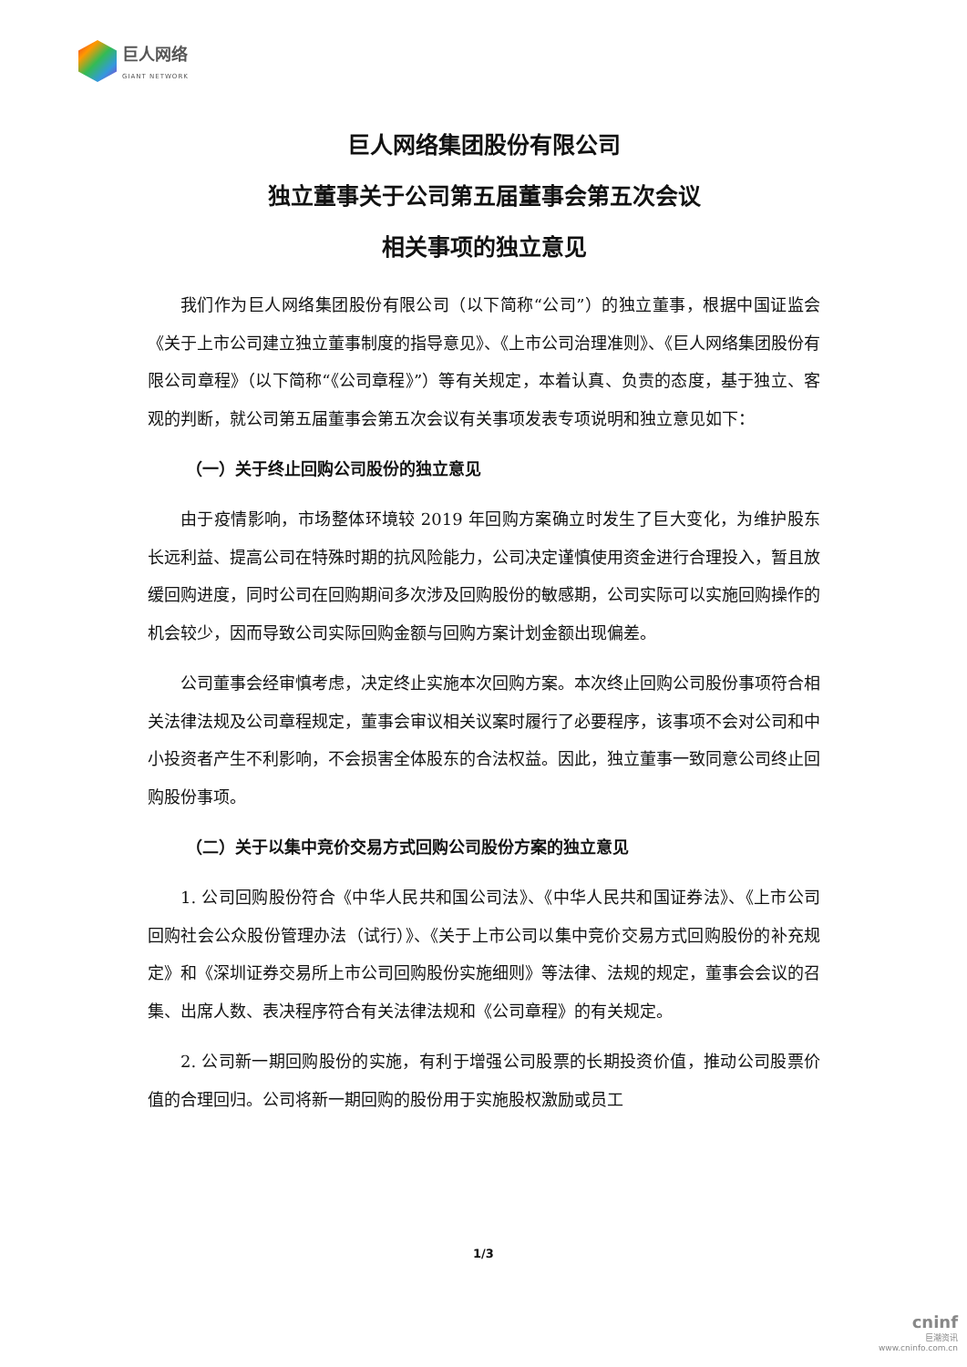巨人网络
GIANT NETWORK
巨人网络集团股份有限公司
独立董事关于公司第五届董事会第五次会议
相关事项的独立意见
我们作为巨人网络集团股份有限公司（以下简称“公司”）的独立董事，根据中国证监会《关于上市公司建立独立董事制度的指导意见》、《上市公司治理准则》、《巨人网络集团股份有限公司章程》（以下简称“《公司章程》”）等有关规定，本着认真、负责的态度，基于独立、客观的判断，就公司第五届董事会第五次会议有关事项发表专项说明和独立意见如下：
（一）关于终止回购公司股份的独立意见
由于疫情影响，市场整体环境较 2019 年回购方案确立时发生了巨大变化，为维护股东长远利益、提高公司在特殊时期的抗风险能力，公司决定谨慎使用资金进行合理投入，暂且放缓回购进度，同时公司在回购期间多次涉及回购股份的敏感期，公司实际可以实施回购操作的机会较少，因而导致公司实际回购金额与回购方案计划金额出现偏差。
公司董事会经审慎考虑，决定终止实施本次回购方案。本次终止回购公司股份事项符合相关法律法规及公司章程规定，董事会审议相关议案时履行了必要程序，该事项不会对公司和中小投资者产生不利影响，不会损害全体股东的合法权益。因此，独立董事一致同意公司终止回购股份事项。
（二）关于以集中竞价交易方式回购公司股份方案的独立意见
1. 公司回购股份符合《中华人民共和国公司法》、《中华人民共和国证券法》、《上市公司回购社会公众股份管理办法（试行）》、《关于上市公司以集中竞价交易方式回购股份的补充规定》和《深圳证券交易所上市公司回购股份实施细则》等法律、法规的规定，董事会会议的召集、出席人数、表决程序符合有关法律法规和《公司章程》的有关规定。
2. 公司新一期回购股份的实施，有利于增强公司股票的长期投资价值，推动公司股票价值的合理回归。公司将新一期回购的股份用于实施股权激励或员工
1/3
cninf
巨潮资讯
www.cninfo.com.cn